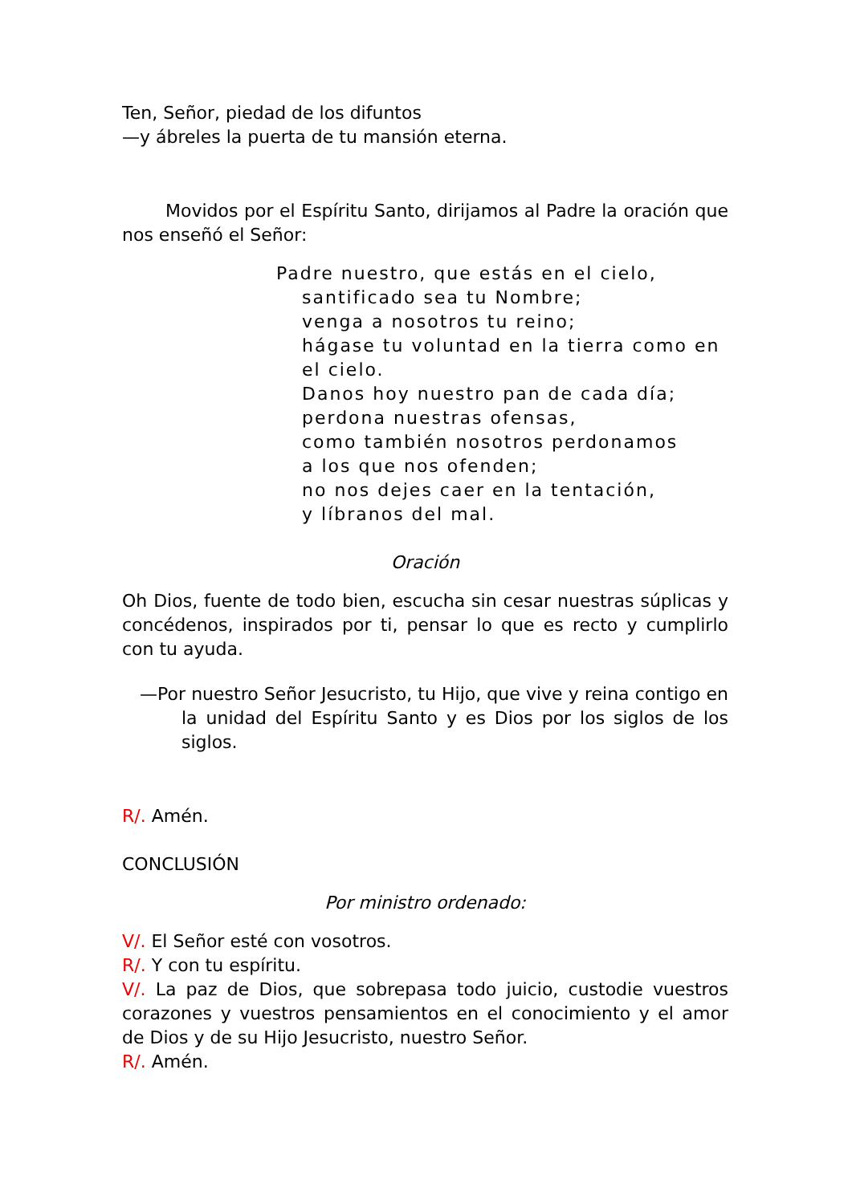Ten, Señor, piedad de los difuntos
—y ábreles la puerta de tu mansión eterna.
Movidos por el Espíritu Santo, dirijamos al Padre la oración que nos enseñó el Señor:
Padre nuestro, que estás en el cielo,
santificado sea tu Nombre;
venga a nosotros tu reino;
hágase tu voluntad en la tierra como en el cielo.
Danos hoy nuestro pan de cada día;
perdona nuestras ofensas,
como también nosotros perdonamos
a los que nos ofenden;
no nos dejes caer en la tentación,
y líbranos del mal.
Oración
Oh Dios, fuente de todo bien, escucha sin cesar nuestras súplicas y concédenos, inspirados por ti, pensar lo que es recto y cumplirlo con tu ayuda.
—Por nuestro Señor Jesucristo, tu Hijo, que vive y reina contigo en la unidad del Espíritu Santo y es Dios por los siglos de los siglos.
R/. Amén.
CONCLUSIÓN
Por ministro ordenado:
V/. El Señor esté con vosotros.
R/. Y con tu espíritu.
V/. La paz de Dios, que sobrepasa todo juicio, custodie vuestros corazones y vuestros pensamientos en el conocimiento y el amor de Dios y de su Hijo Jesucristo, nuestro Señor.
R/. Amén.